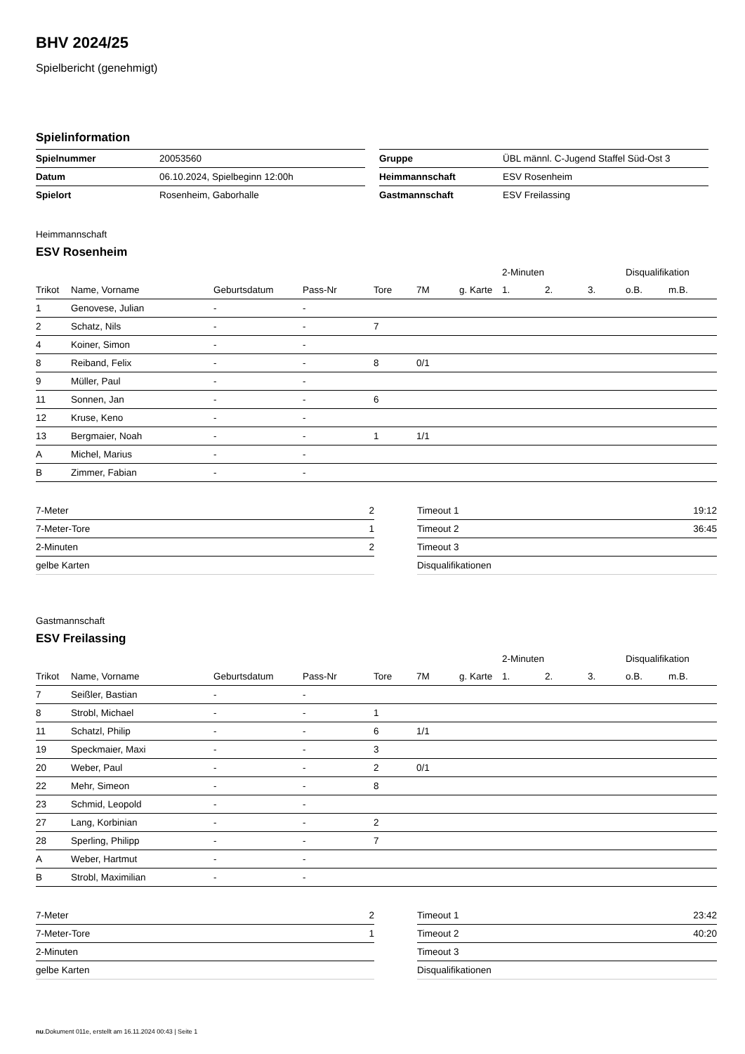BHV 2024/25
Spielbericht (genehmigt)
Spielinformation
| Spielnummer | 20053560 |
| Datum | 06.10.2024, Spielbeginn 12:00h |
| Spielort | Rosenheim, Gaborhalle |
| Gruppe | ÜBL männl. C-Jugend Staffel Süd-Ost 3 |
| Heimmannschaft | ESV Rosenheim |
| Gastmannschaft | ESV Freilassing |
Heimmannschaft
ESV Rosenheim
| | | | | | | | 2-Minuten | | | Disqualifikation | |
| --- | --- | --- | --- | --- | --- | --- | --- | --- | --- | --- | --- |
| Trikot | Name, Vorname | Geburtsdatum | Pass-Nr | Tore | 7M | g. Karte | 1. | 2. | 3. | o.B. | m.B. |
| 1 | Genovese, Julian | - | - | | | | | | | | |
| 2 | Schatz, Nils | - | - | 7 | | | | | | | |
| 4 | Koiner, Simon | - | - | | | | | | | | |
| 8 | Reiband, Felix | - | - | 8 | 0/1 | | | | | | |
| 9 | Müller, Paul | - | - | | | | | | | | |
| 11 | Sonnen, Jan | - | - | 6 | | | | | | | |
| 12 | Kruse, Keno | - | - | | | | | | | | |
| 13 | Bergmaier, Noah | - | - | 1 | 1/1 | | | | | | |
| A | Michel, Marius | - | - | | | | | | | | |
| B | Zimmer, Fabian | - | - | | | | | | | | |
| 7-Meter | 2 |
| 7-Meter-Tore | 1 |
| 2-Minuten | 2 |
| gelbe Karten | |
| Timeout 1 | 19:12 |
| Timeout 2 | 36:45 |
| Timeout 3 | |
| Disqualifikationen | |
Gastmannschaft
ESV Freilassing
| | | | | | | | 2-Minuten | | | Disqualifikation | |
| --- | --- | --- | --- | --- | --- | --- | --- | --- | --- | --- | --- |
| Trikot | Name, Vorname | Geburtsdatum | Pass-Nr | Tore | 7M | g. Karte | 1. | 2. | 3. | o.B. | m.B. |
| 7 | Seißler, Bastian | - | - | | | | | | | | |
| 8 | Strobl, Michael | - | - | 1 | | | | | | | |
| 11 | Schatzl, Philip | - | - | 6 | 1/1 | | | | | | |
| 19 | Speckmaier, Maxi | - | - | 3 | | | | | | | |
| 20 | Weber, Paul | - | - | 2 | 0/1 | | | | | | |
| 22 | Mehr, Simeon | - | - | 8 | | | | | | | |
| 23 | Schmid, Leopold | - | - | | | | | | | | |
| 27 | Lang, Korbinian | - | - | 2 | | | | | | | |
| 28 | Sperling, Philipp | - | - | 7 | | | | | | | |
| A | Weber, Hartmut | - | - | | | | | | | | |
| B | Strobl, Maximilian | - | - | | | | | | | | |
| 7-Meter | 2 |
| 7-Meter-Tore | 1 |
| 2-Minuten | |
| gelbe Karten | |
| Timeout 1 | 23:42 |
| Timeout 2 | 40:20 |
| Timeout 3 | |
| Disqualifikationen | |
nu.Dokument 011e, erstellt am 16.11.2024 00:43 | Seite 1